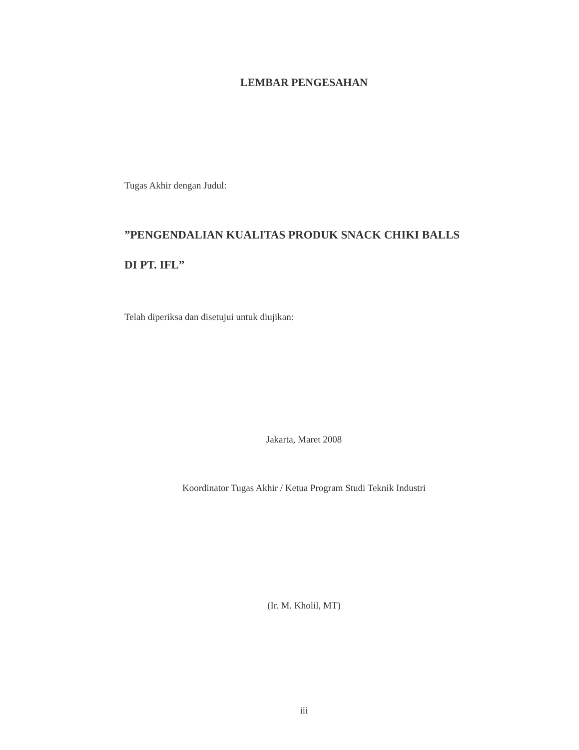LEMBAR PENGESAHAN
Tugas Akhir dengan Judul:
”PENGENDALIAN KUALITAS PRODUK SNACK CHIKI BALLS
DI PT. IFL”
Telah diperiksa dan disetujui untuk diujikan:
Jakarta, Maret 2008
Koordinator Tugas Akhir / Ketua Program Studi Teknik Industri
(Ir. M. Kholil, MT)
iii